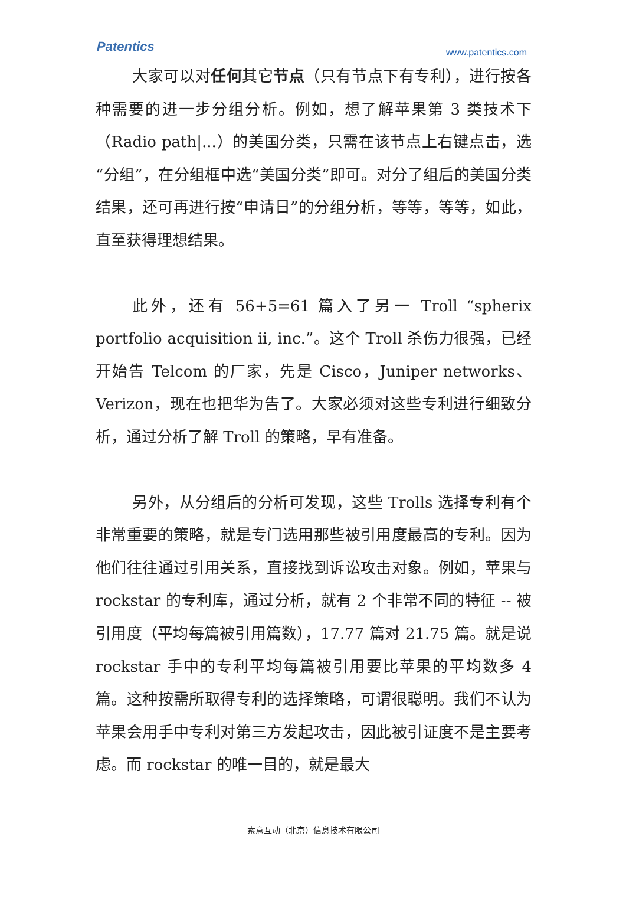Patentics www.patentics.com
大家可以对任何其它节点（只有节点下有专利），进行按各种需要的进一步分组分析。例如，想了解苹果第 3 类技术下（Radio path|...）的美国分类，只需在该节点上右键点击，选“分组”，在分组框中选“美国分类”即可。对分了组后的美国分类结果，还可再进行按“申请日”的分组分析，等等，等等，如此，直至获得理想结果。
此外，还有 56+5=61 篇入了另一 Troll “spherix portfolio acquisition ii, inc.”。这个 Troll 杀伤力很强，已经开始告 Telcom 的厂家，先是 Cisco，Juniper networks、Verizon，现在也把华为告了。大家必须对这些专利进行细致分析，通过分析了解 Troll 的策略，早有准备。
另外，从分组后的分析可发现，这些 Trolls 选择专利有个非常重要的策略，就是专门选用那些被引用度最高的专利。因为他们往往通过引用关系，直接找到诉讼攻击对象。例如，苹果与 rockstar 的专利库，通过分析，就有 2 个非常不同的特征 -- 被引用度（平均每篇被引用篇数），17.77 篇对 21.75 篇。就是说 rockstar 手中的专利平均每篇被引用要比苹果的平均数多 4 篇。这种按需所取得专利的选择策略，可谓很聪明。我们不认为苹果会用手中专利对第三方发起攻击，因此被引证度不是主要考虑。而 rockstar 的唯一目的，就是最大
索意互动（北京）信息技术有限公司